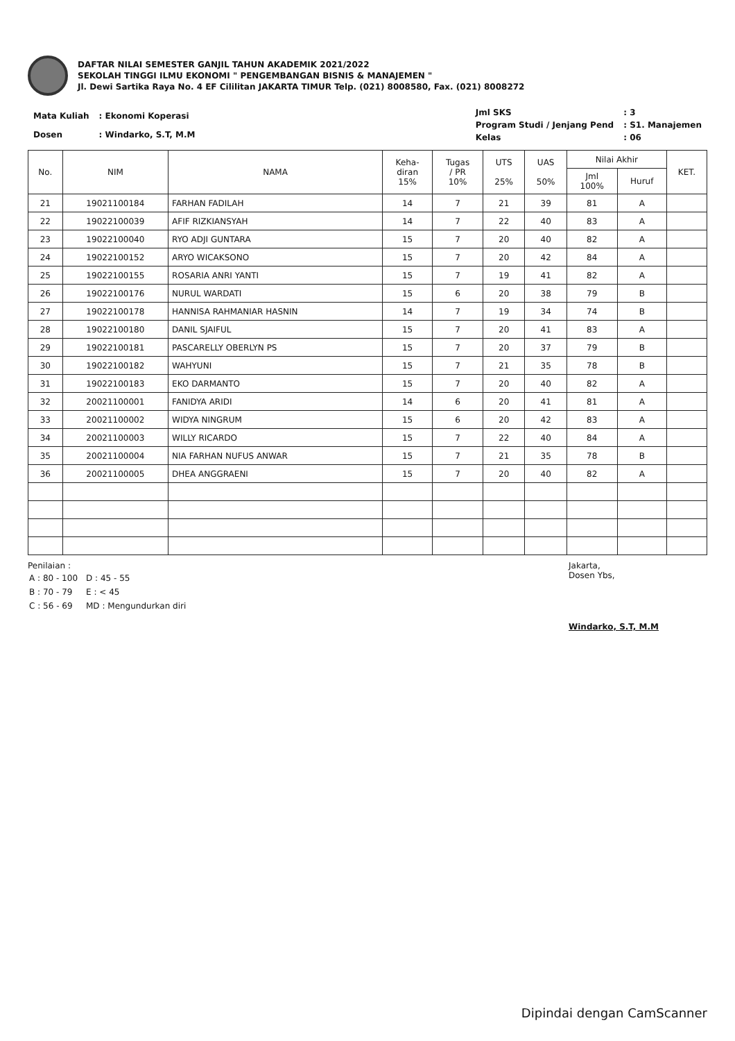DAFTAR NILAI SEMESTER GANJIL TAHUN AKADEMIK 2021/2022
SEKOLAH TINGGI ILMU EKONOMI " PENGEMBANGAN BISNIS & MANAJEMEN "
Jl. Dewi Sartika Raya No. 4 EF Cililitan JAKARTA TIMUR Telp. (021) 8008580, Fax. (021) 8008272
| Mata Kuliah | : Ekonomi Koperasi |
| Dosen | : Windarko, S.T, M.M |
| Jml SKS | : 3 |
| Program Studi / Jenjang Pend | : S1. Manajemen |
| Kelas | : 06 |
| No. | NIM | NAMA | Keha- diran 15% | Tugas / PR 10% | UTS 25% | UAS 50% | Nilai Akhir | | KET. |
| --- | --- | --- | --- | --- | --- | --- | --- | --- | --- |
| | | | | | | | Jml 100% | Huruf | |
| 21 | 19021100184 | FARHAN FADILAH | 14 | 7 | 21 | 39 | 81 | A | |
| 22 | 19022100039 | AFIF RIZKIANSYAH | 14 | 7 | 22 | 40 | 83 | A | |
| 23 | 19022100040 | RYO ADJI GUNTARA | 15 | 7 | 20 | 40 | 82 | A | |
| 24 | 19022100152 | ARYO WICAKSONO | 15 | 7 | 20 | 42 | 84 | A | |
| 25 | 19022100155 | ROSARIA ANRI YANTI | 15 | 7 | 19 | 41 | 82 | A | |
| 26 | 19022100176 | NURUL WARDATI | 15 | 6 | 20 | 38 | 79 | B | |
| 27 | 19022100178 | HANNISA RAHMANIAR HASNIN | 14 | 7 | 19 | 34 | 74 | B | |
| 28 | 19022100180 | DANIL SJAIFUL | 15 | 7 | 20 | 41 | 83 | A | |
| 29 | 19022100181 | PASCARELLY OBERLYN PS | 15 | 7 | 20 | 37 | 79 | B | |
| 30 | 19022100182 | WAHYUNI | 15 | 7 | 21 | 35 | 78 | B | |
| 31 | 19022100183 | EKO DARMANTO | 15 | 7 | 20 | 40 | 82 | A | |
| 32 | 20021100001 | FANIDYA ARIDI | 14 | 6 | 20 | 41 | 81 | A | |
| 33 | 20021100002 | WIDYA NINGRUM | 15 | 6 | 20 | 42 | 83 | A | |
| 34 | 20021100003 | WILLY RICARDO | 15 | 7 | 22 | 40 | 84 | A | |
| 35 | 20021100004 | NIA FARHAN NUFUS ANWAR | 15 | 7 | 21 | 35 | 78 | B | |
| 36 | 20021100005 | DHEA ANGGRAENI | 15 | 7 | 20 | 40 | 82 | A | |
Penilaian :
| A : 80 - 100 | D : 45 - 55 |
| B : 70 - 79 | E : < 45 |
| C : 56 - 69 | MD : Mengundurkan diri |
Jakarta,
Dosen Ybs,
Windarko, S.T, M.M
Dipindai dengan CamScanner